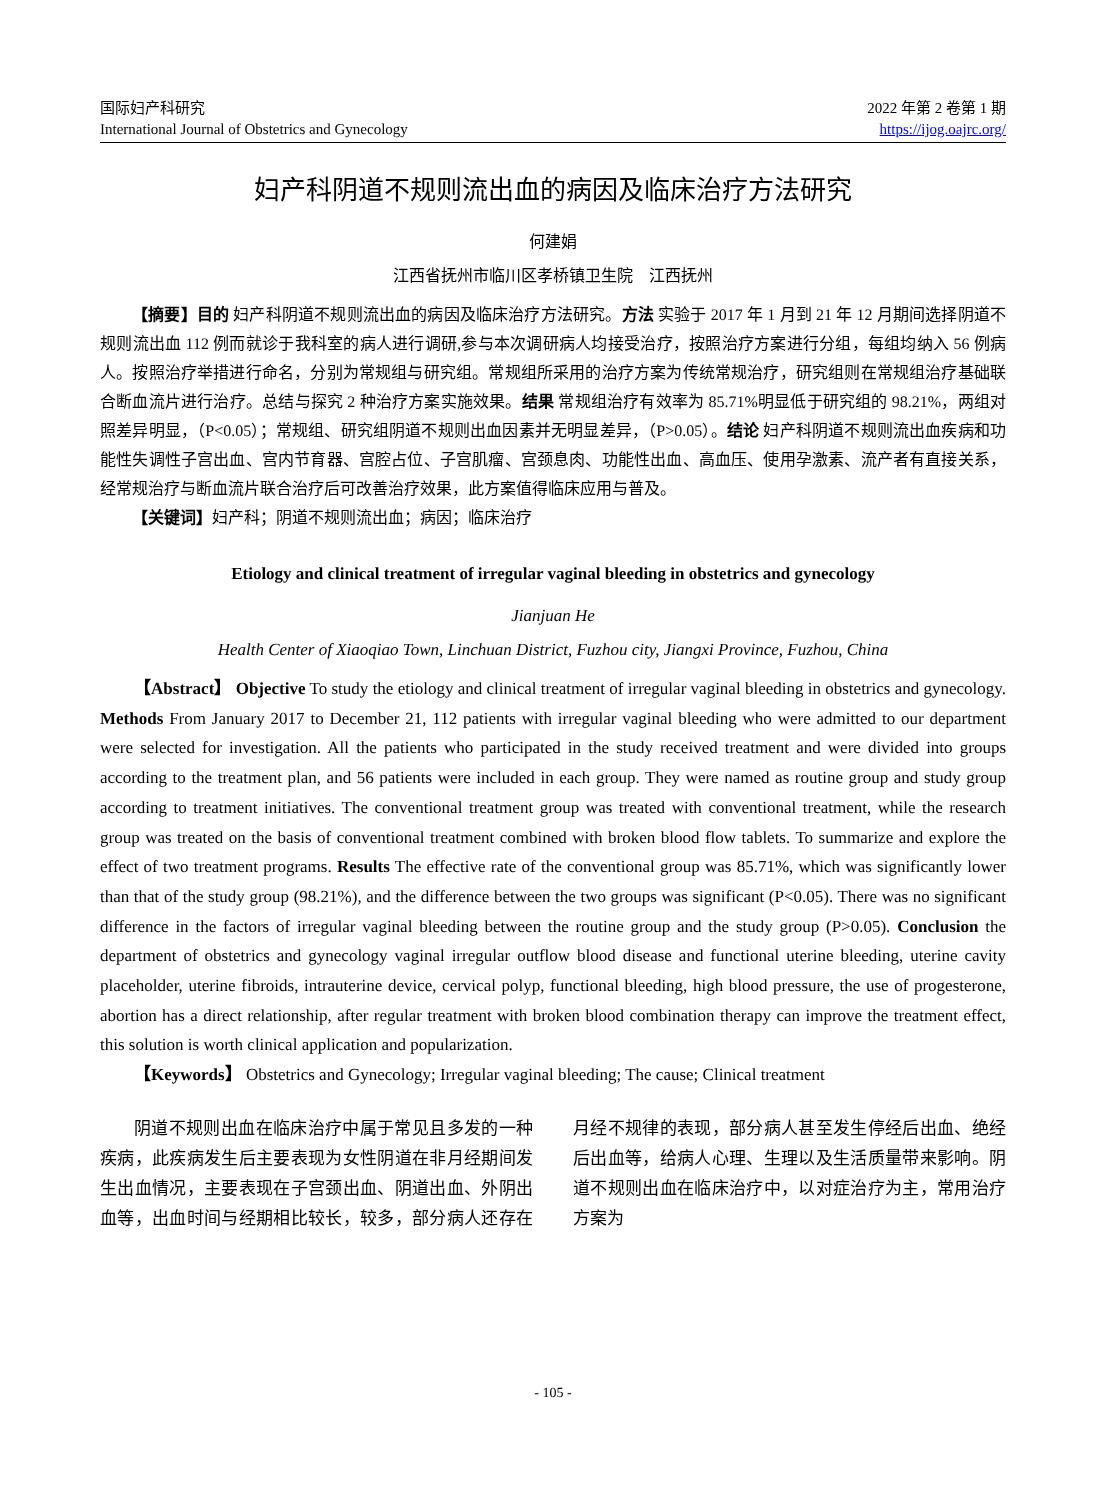国际妇产科研究
International Journal of Obstetrics and Gynecology
2022 年第 2 卷第 1 期
https://ijog.oajrc.org/
妇产科阴道不规则流出血的病因及临床治疗方法研究
何建娟
江西省抚州市临川区孝桥镇卫生院　江西抚州
【摘要】目的 妇产科阴道不规则流出血的病因及临床治疗方法研究。方法 实验于 2017 年 1 月到 21 年 12 月期间选择阴道不规则流出血 112 例而就诊于我科室的病人进行调研,参与本次调研病人均接受治疗，按照治疗方案进行分组，每组均纳入 56 例病人。按照治疗举措进行命名，分别为常规组与研究组。常规组所采用的治疗方案为传统常规治疗，研究组则在常规组治疗基础联合断血流片进行治疗。总结与探究 2 种治疗方案实施效果。结果 常规组治疗有效率为 85.71%明显低于研究组的 98.21%，两组对照差异明显，（P<0.05）；常规组、研究组阴道不规则出血因素并无明显差异，（P>0.05）。结论 妇产科阴道不规则流出血疾病和功能性失调性子宫出血、宫内节育器、宫腔占位、子宫肌瘤、宫颈息肉、功能性出血、高血压、使用孕激素、流产者有直接关系，经常规治疗与断血流片联合治疗后可改善治疗效果，此方案值得临床应用与普及。
【关键词】妇产科；阴道不规则流出血；病因；临床治疗
Etiology and clinical treatment of irregular vaginal bleeding in obstetrics and gynecology
Jianjuan He
Health Center of Xiaoqiao Town, Linchuan District, Fuzhou city, Jiangxi Province, Fuzhou, China
【Abstract】 Objective To study the etiology and clinical treatment of irregular vaginal bleeding in obstetrics and gynecology. Methods From January 2017 to December 21, 112 patients with irregular vaginal bleeding who were admitted to our department were selected for investigation. All the patients who participated in the study received treatment and were divided into groups according to the treatment plan, and 56 patients were included in each group. They were named as routine group and study group according to treatment initiatives. The conventional treatment group was treated with conventional treatment, while the research group was treated on the basis of conventional treatment combined with broken blood flow tablets. To summarize and explore the effect of two treatment programs. Results The effective rate of the conventional group was 85.71%, which was significantly lower than that of the study group (98.21%), and the difference between the two groups was significant (P<0.05). There was no significant difference in the factors of irregular vaginal bleeding between the routine group and the study group (P>0.05). Conclusion the department of obstetrics and gynecology vaginal irregular outflow blood disease and functional uterine bleeding, uterine cavity placeholder, uterine fibroids, intrauterine device, cervical polyp, functional bleeding, high blood pressure, the use of progesterone, abortion has a direct relationship, after regular treatment with broken blood combination therapy can improve the treatment effect, this solution is worth clinical application and popularization.
【Keywords】 Obstetrics and Gynecology; Irregular vaginal bleeding; The cause; Clinical treatment
阴道不规则出血在临床治疗中属于常见且多发的一种疾病，此疾病发生后主要表现为女性阴道在非月经期间发生出血情况，主要表现在子宫颈出血、阴道出血、外阴出血等，出血时间与经期相比较长，较多，部分病人还存在月经不规律的表现，部分病人甚至发生停经后出血、绝经后出血等，给病人心理、生理以及生活质量带来影响。阴道不规则出血在临床治疗中，以对症治疗为主，常用治疗方案为
- 105 -